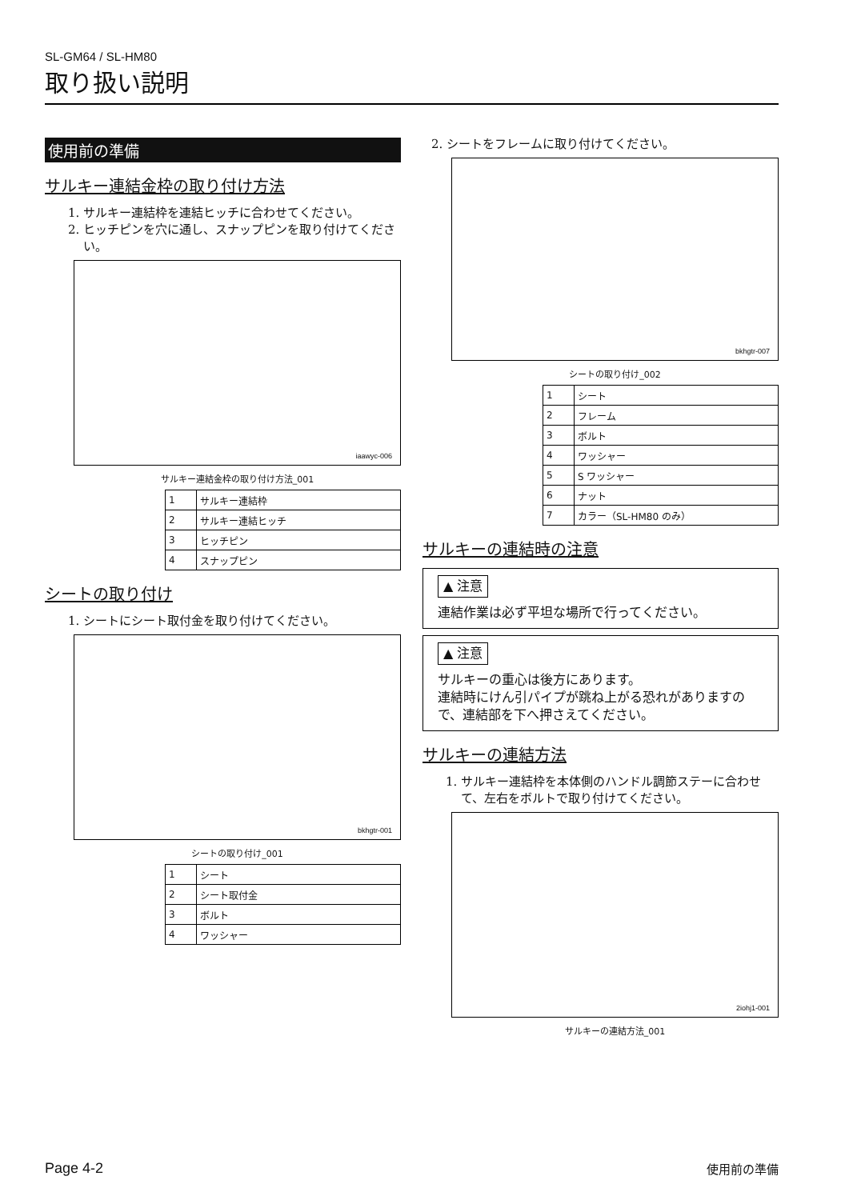SL-GM64 / SL-HM80
取り扱い説明
使用前の準備
サルキー連結金枠の取り付け方法
1. サルキー連結枠を連結ヒッチに合わせてください。
2. ヒッチピンを穴に通し、スナップピンを取り付けてください。
iaawyc-006
サルキー連結金枠の取り付け方法_001
| 1 | サルキー連結枠 |
| 2 | サルキー連結ヒッチ |
| 3 | ヒッチピン |
| 4 | スナップピン |
シートの取り付け
1. シートにシート取付金を取り付けてください。
bkhgtr-001
シートの取り付け_001
| 1 | シート |
| 2 | シート取付金 |
| 3 | ボルト |
| 4 | ワッシャー |
2. シートをフレームに取り付けてください。
bkhgtr-007
シートの取り付け_002
| 1 | シート |
| 2 | フレーム |
| 3 | ボルト |
| 4 | ワッシャー |
| 5 | S ワッシャー |
| 6 | ナット |
| 7 | カラー（SL-HM80 のみ） |
サルキーの連結時の注意
▲ 注意
連結作業は必ず平坦な場所で行ってください。
▲ 注意
サルキーの重心は後方にあります。
連結時にけん引パイプが跳ね上がる恐れがありますので、連結部を下へ押さえてください。
サルキーの連結方法
1. サルキー連結枠を本体側のハンドル調節ステーに合わせて、左右をボルトで取り付けてください。
2iohj1-001
サルキーの連結方法_001
Page 4-2 使用前の準備